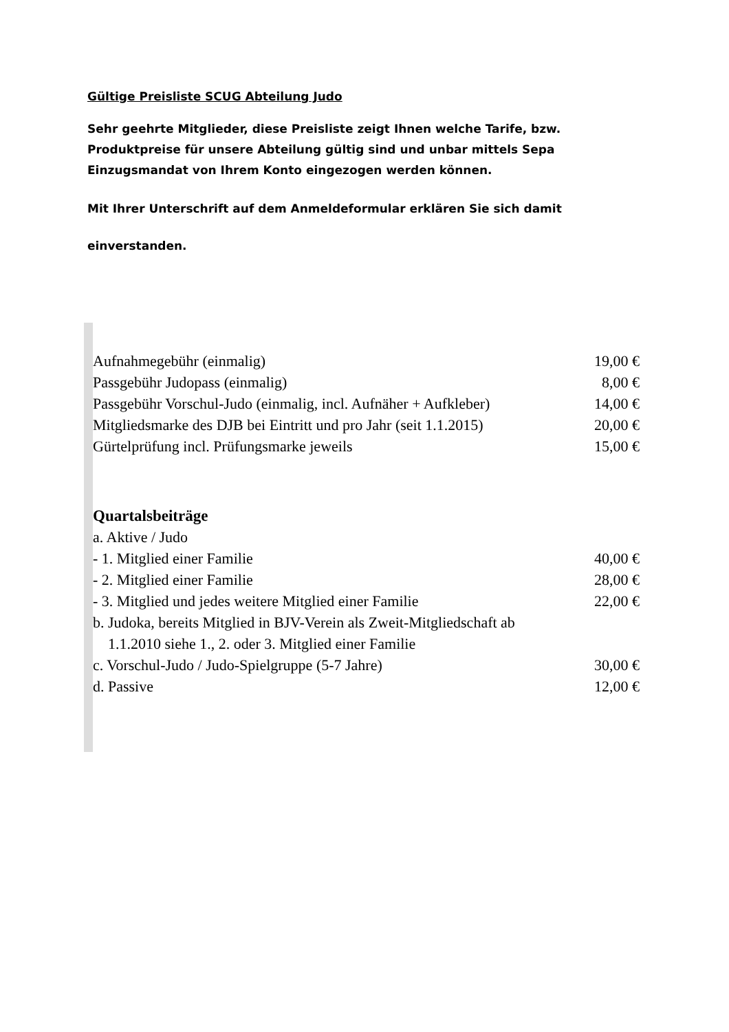Gültige Preisliste SCUG Abteilung Judo
Sehr geehrte Mitglieder, diese Preisliste zeigt Ihnen welche Tarife, bzw. Produktpreise für unsere Abteilung gültig sind und unbar mittels Sepa Einzugsmandat von Ihrem Konto eingezogen werden können.
Mit Ihrer Unterschrift auf dem Anmeldeformular erklären Sie sich damit
einverstanden.
| Aufnahmegebühr (einmalig) | 19,00 € |
| Passgebühr Judopass (einmalig) | 8,00 € |
| Passgebühr Vorschul-Judo (einmalig, incl. Aufnäher + Aufkleber) | 14,00 € |
| Mitgliedsmarke des DJB bei Eintritt und pro Jahr (seit 1.1.2015) | 20,00 € |
| Gürtelprüfung incl. Prüfungsmarke jeweils | 15,00 € |
| Quartalsbeiträge | |
| a. Aktive / Judo | |
| - 1. Mitglied einer Familie | 40,00 € |
| - 2. Mitglied einer Familie | 28,00 € |
| - 3. Mitglied und jedes weitere Mitglied einer Familie | 22,00 € |
| b. Judoka, bereits Mitglied in BJV-Verein als Zweit-Mitgliedschaft ab 1.1.2010 siehe 1., 2. oder 3. Mitglied einer Familie | |
| c. Vorschul-Judo / Judo-Spielgruppe (5-7 Jahre) | 30,00 € |
| d. Passive | 12,00 € |